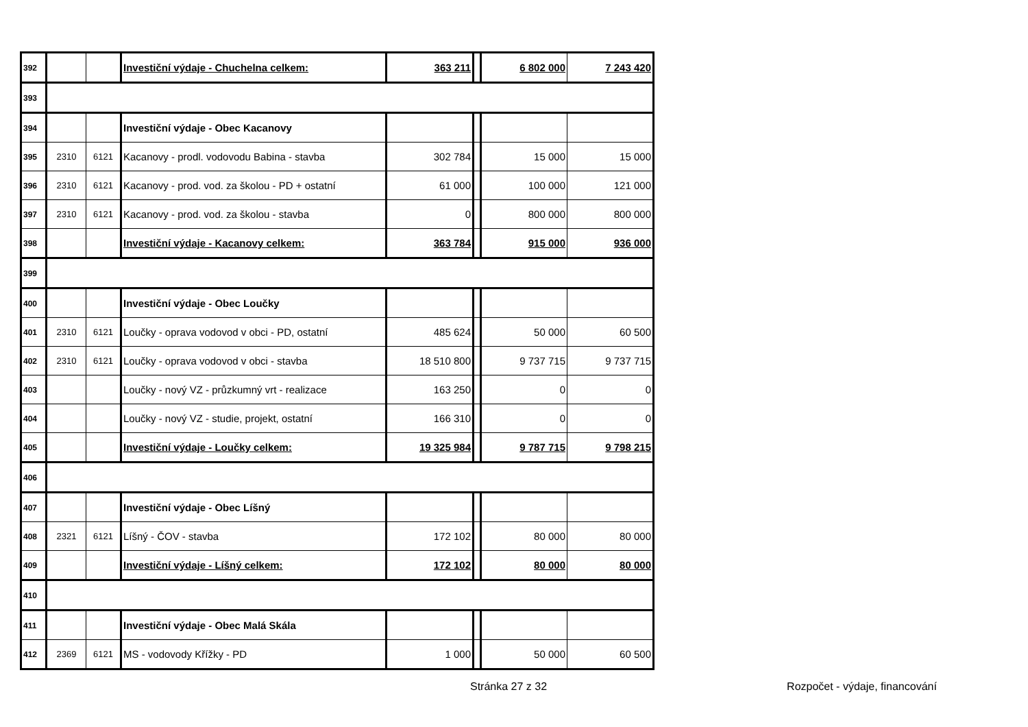| 392 | | | Investiční výdaje - Chuchelna celkem: | 363 211 | | 6 802 000 | 7 243 420 |
| 393 | | | | | | | |
| 394 | | | Investiční výdaje - Obec Kacanovy | | | | |
| 395 | 2310 | 6121 | Kacanovy - prodl. vodovodu Babina - stavba | 302 784 | | 15 000 | 15 000 |
| 396 | 2310 | 6121 | Kacanovy - prod. vod. za školou - PD + ostatní | 61 000 | | 100 000 | 121 000 |
| 397 | 2310 | 6121 | Kacanovy - prod. vod. za školou - stavba | 0 | | 800 000 | 800 000 |
| 398 | | | Investiční výdaje - Kacanovy celkem: | 363 784 | | 915 000 | 936 000 |
| 399 | | | | | | | |
| 400 | | | Investiční výdaje - Obec Loučky | | | | |
| 401 | 2310 | 6121 | Loučky - oprava vodovod v obci - PD, ostatní | 485 624 | | 50 000 | 60 500 |
| 402 | 2310 | 6121 | Loučky - oprava vodovod v obci - stavba | 18 510 800 | | 9 737 715 | 9 737 715 |
| 403 | | | Loučky - nový VZ - průzkumný vrt - realizace | 163 250 | | 0 | 0 |
| 404 | | | Loučky - nový VZ - studie, projekt, ostatní | 166 310 | | 0 | 0 |
| 405 | | | Investiční výdaje - Loučky celkem: | 19 325 984 | | 9 787 715 | 9 798 215 |
| 406 | | | | | | | |
| 407 | | | Investiční výdaje - Obec Líšný | | | | |
| 408 | 2321 | 6121 | Líšný - ČOV - stavba | 172 102 | | 80 000 | 80 000 |
| 409 | | | Investiční výdaje - Líšný celkem: | 172 102 | | 80 000 | 80 000 |
| 410 | | | | | | | |
| 411 | | | Investiční výdaje - Obec Malá Skála | | | | |
| 412 | 2369 | 6121 | MS - vodovody Křížky - PD | 1 000 | | 50 000 | 60 500 |
Stránka 27 z 32 Rozpočet - výdaje, financování